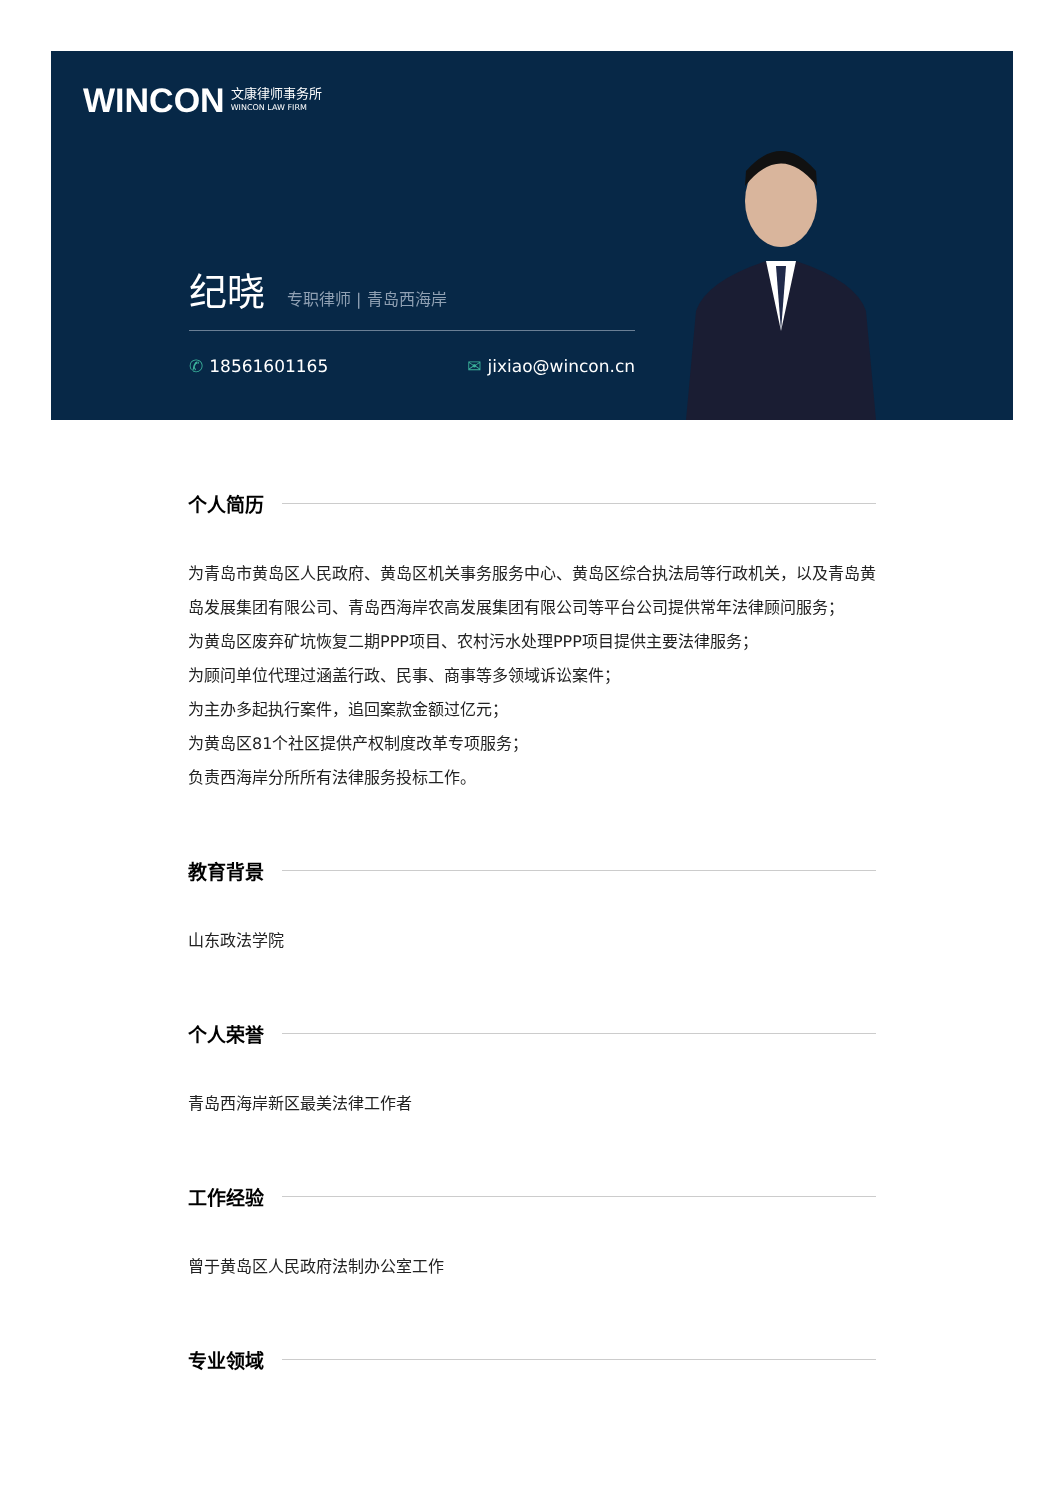WINCON
文康律师事务所
WINCON LAW FIRM
纪晓 专职律师 | 青岛西海岸
✆ 18561601165 ✉ jixiao@wincon.cn
个人简历
为青岛市黄岛区人民政府、黄岛区机关事务服务中心、黄岛区综合执法局等行政机关，以及青岛黄岛发展集团有限公司、青岛西海岸农高发展集团有限公司等平台公司提供常年法律顾问服务；
为黄岛区废弃矿坑恢复二期PPP项目、农村污水处理PPP项目提供主要法律服务；
为顾问单位代理过涵盖行政、民事、商事等多领域诉讼案件；
为主办多起执行案件，追回案款金额过亿元；
为黄岛区81个社区提供产权制度改革专项服务；
负责西海岸分所所有法律服务投标工作。
教育背景
山东政法学院
个人荣誉
青岛西海岸新区最美法律工作者
工作经验
曾于黄岛区人民政府法制办公室工作
专业领域